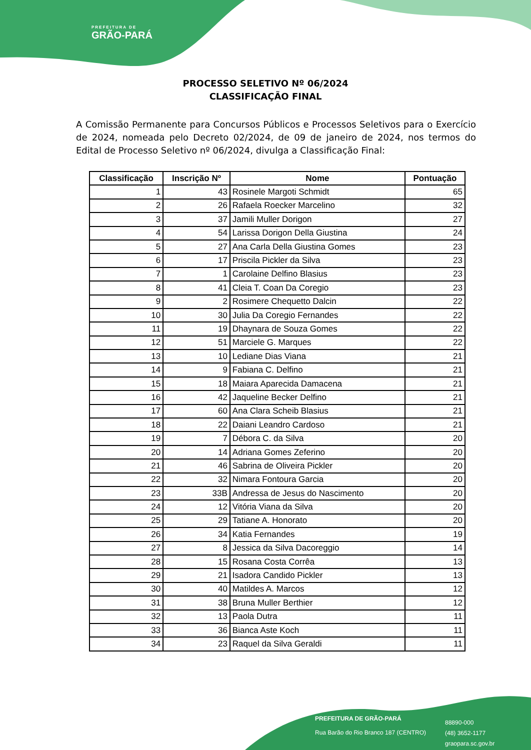PREFEITURA DE
GRÃO-PARÁ
PROCESSO SELETIVO Nº 06/2024
CLASSIFICAÇÃO FINAL
A Comissão Permanente para Concursos Públicos e Processos Seletivos para o Exercício de 2024, nomeada pelo Decreto 02/2024, de 09 de janeiro de 2024, nos termos do Edital de Processo Seletivo nº 06/2024, divulga a Classificação Final:
| Classificação | Inscrição Nº | Nome | Pontuação |
| --- | --- | --- | --- |
| 1 | 43 | Rosinele Margoti Schmidt | 65 |
| 2 | 26 | Rafaela Roecker Marcelino | 32 |
| 3 | 37 | Jamili Muller Dorigon | 27 |
| 4 | 54 | Larissa Dorigon Della Giustina | 24 |
| 5 | 27 | Ana Carla Della Giustina Gomes | 23 |
| 6 | 17 | Priscila Pickler da Silva | 23 |
| 7 | 1 | Carolaine Delfino Blasius | 23 |
| 8 | 41 | Cleia T. Coan Da Coregio | 23 |
| 9 | 2 | Rosimere Chequetto Dalcin | 22 |
| 10 | 30 | Julia Da Coregio Fernandes | 22 |
| 11 | 19 | Dhaynara de Souza Gomes | 22 |
| 12 | 51 | Marciele G. Marques | 22 |
| 13 | 10 | Lediane Dias Viana | 21 |
| 14 | 9 | Fabiana C. Delfino | 21 |
| 15 | 18 | Maiara Aparecida Damacena | 21 |
| 16 | 42 | Jaqueline Becker Delfino | 21 |
| 17 | 60 | Ana Clara Scheib Blasius | 21 |
| 18 | 22 | Daiani Leandro Cardoso | 21 |
| 19 | 7 | Débora C. da Silva | 20 |
| 20 | 14 | Adriana Gomes Zeferino | 20 |
| 21 | 46 | Sabrina de Oliveira Pickler | 20 |
| 22 | 32 | Nimara Fontoura Garcia | 20 |
| 23 | 33B | Andressa de Jesus do Nascimento | 20 |
| 24 | 12 | Vitória Viana da Silva | 20 |
| 25 | 29 | Tatiane A. Honorato | 20 |
| 26 | 34 | Katia Fernandes | 19 |
| 27 | 8 | Jessica da Silva Dacoreggio | 14 |
| 28 | 15 | Rosana Costa Corrêa | 13 |
| 29 | 21 | Isadora Candido Pickler | 13 |
| 30 | 40 | Matildes A. Marcos | 12 |
| 31 | 38 | Bruna Muller Berthier | 12 |
| 32 | 13 | Paola Dutra | 11 |
| 33 | 36 | Bianca Aste Koch | 11 |
| 34 | 23 | Raquel da Silva Geraldi | 11 |
PREFEITURA DE GRÃO-PARÁ
Rua Barão do Rio Branco 187 (CENTRO)
88890-000
(48) 3652-1177
graopara.sc.gov.br